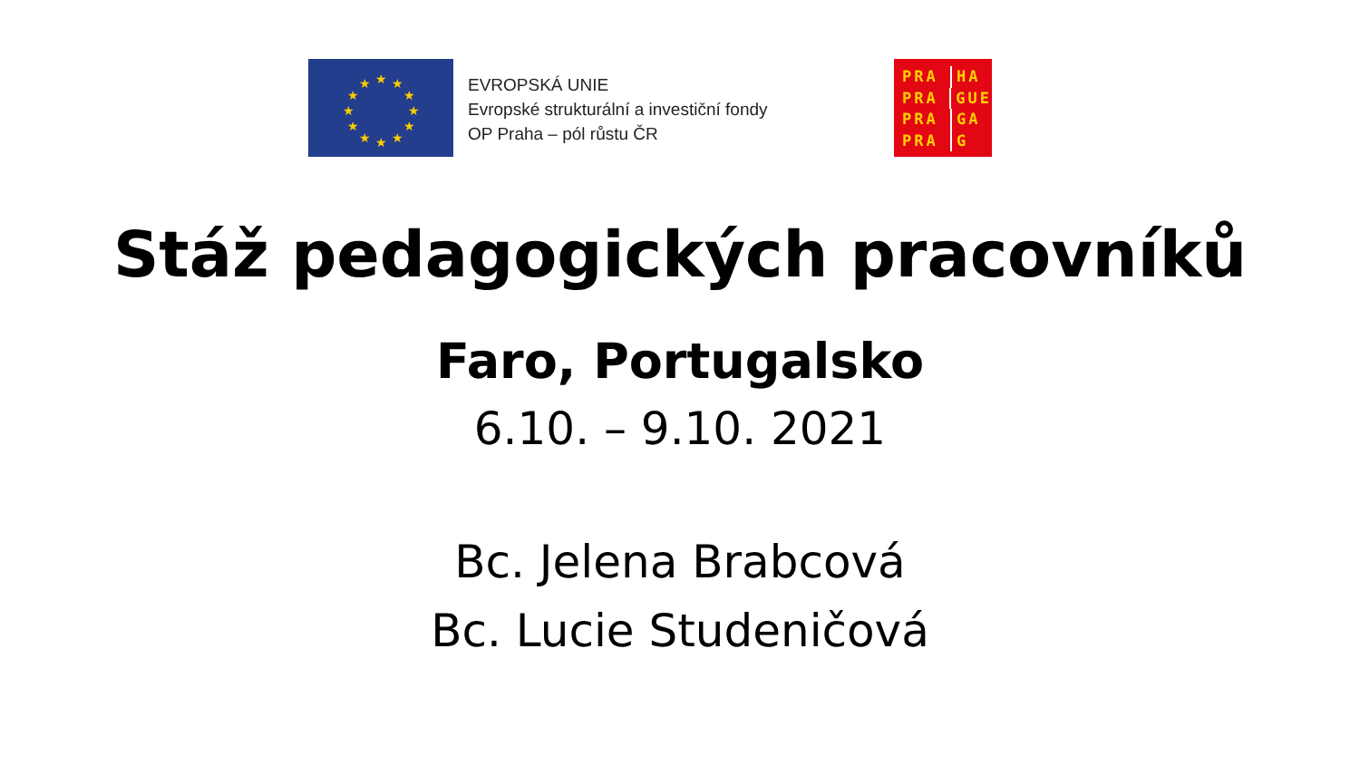★
★
★
★
★
★
★
★
★
★
★
★
EVROPSKÁ UNIE
Evropské strukturální a investiční fondy
OP Praha – pól růstu ČR
PRA HA
PRA GUE
PRA GA
PRA G
Stáž pedagogických pracovníků
Faro, Portugalsko
6.10. – 9.10. 2021
Bc. Jelena Brabcová
Bc. Lucie Studeničová